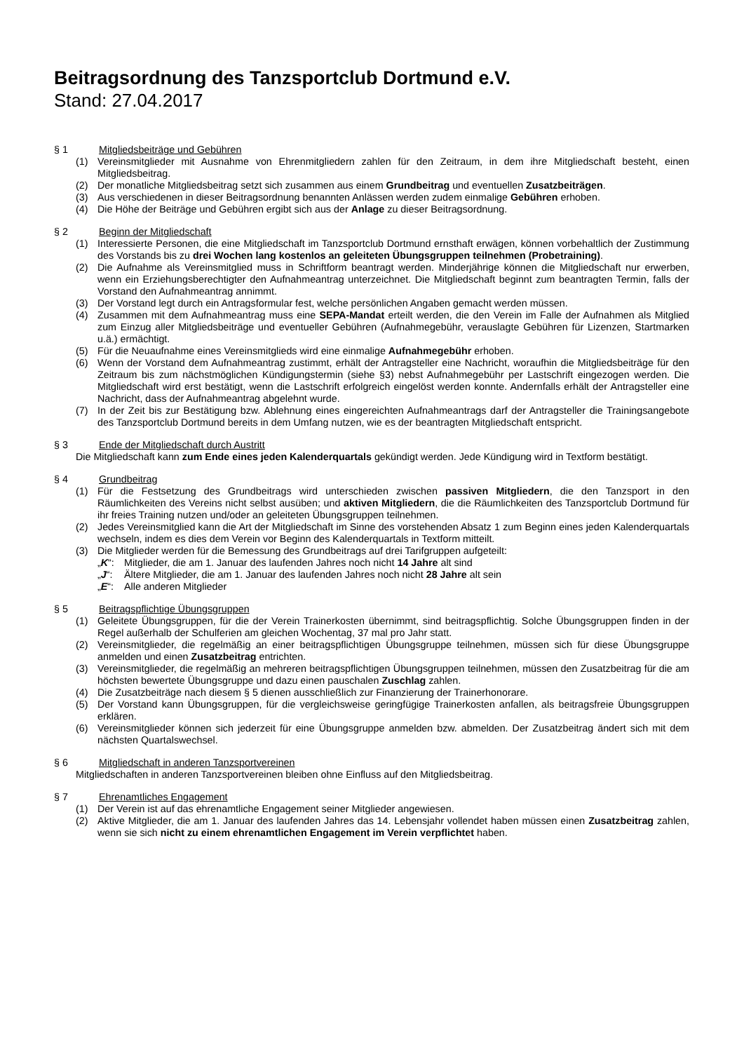Beitragsordnung des Tanzsportclub Dortmund e.V.
Stand: 27.04.2017
§ 1 Mitgliedsbeiträge und Gebühren
(1) Vereinsmitglieder mit Ausnahme von Ehrenmitgliedern zahlen für den Zeitraum, in dem ihre Mitgliedschaft besteht, einen Mitgliedsbeitrag.
(2) Der monatliche Mitgliedsbeitrag setzt sich zusammen aus einem Grundbeitrag und eventuellen Zusatzbeiträgen.
(3) Aus verschiedenen in dieser Beitragsordnung benannten Anlässen werden zudem einmalige Gebühren erhoben.
(4) Die Höhe der Beiträge und Gebühren ergibt sich aus der Anlage zu dieser Beitragsordnung.
§ 2 Beginn der Mitgliedschaft
(1) Interessierte Personen, die eine Mitgliedschaft im Tanzsportclub Dortmund ernsthaft erwägen, können vorbehaltlich der Zustimmung des Vorstands bis zu drei Wochen lang kostenlos an geleiteten Übungsgruppen teilnehmen (Probetraining).
(2) Die Aufnahme als Vereinsmitglied muss in Schriftform beantragt werden. Minderjährige können die Mitgliedschaft nur erwerben, wenn ein Erziehungsberechtigter den Aufnahmeantrag unterzeichnet. Die Mitgliedschaft beginnt zum beantragten Termin, falls der Vorstand den Aufnahmeantrag annimmt.
(3) Der Vorstand legt durch ein Antragsformular fest, welche persönlichen Angaben gemacht werden müssen.
(4) Zusammen mit dem Aufnahmeantrag muss eine SEPA-Mandat erteilt werden, die den Verein im Falle der Aufnahmen als Mitglied zum Einzug aller Mitgliedsbeiträge und eventueller Gebühren (Aufnahmegebühr, verauslagte Gebühren für Lizenzen, Startmarken u.ä.) ermächtigt.
(5) Für die Neuaufnahme eines Vereinsmitglieds wird eine einmalige Aufnahmegebühr erhoben.
(6) Wenn der Vorstand dem Aufnahmeantrag zustimmt, erhält der Antragsteller eine Nachricht, woraufhin die Mitgliedsbeiträge für den Zeitraum bis zum nächstmöglichen Kündigungstermin (siehe §3) nebst Aufnahmegebühr per Lastschrift eingezogen werden. Die Mitgliedschaft wird erst bestätigt, wenn die Lastschrift erfolgreich eingelöst werden konnte. Andernfalls erhält der Antragsteller eine Nachricht, dass der Aufnahmeantrag abgelehnt wurde.
(7) In der Zeit bis zur Bestätigung bzw. Ablehnung eines eingereichten Aufnahmeantrags darf der Antragsteller die Trainingsangebote des Tanzsportclub Dortmund bereits in dem Umfang nutzen, wie es der beantragten Mitgliedschaft entspricht.
§ 3 Ende der Mitgliedschaft durch Austritt
Die Mitgliedschaft kann zum Ende eines jeden Kalenderquartals gekündigt werden. Jede Kündigung wird in Textform bestätigt.
§ 4 Grundbeitrag
(1) Für die Festsetzung des Grundbeitrags wird unterschieden zwischen passiven Mitgliedern, die den Tanzsport in den Räumlichkeiten des Vereins nicht selbst ausüben; und aktiven Mitgliedern, die die Räumlichkeiten des Tanzsportclub Dortmund für ihr freies Training nutzen und/oder an geleiteten Übungsgruppen teilnehmen.
(2) Jedes Vereinsmitglied kann die Art der Mitgliedschaft im Sinne des vorstehenden Absatz 1 zum Beginn eines jeden Kalenderquartals wechseln, indem es dies dem Verein vor Beginn des Kalenderquartals in Textform mitteilt.
(3) Die Mitglieder werden für die Bemessung des Grundbeitrags auf drei Tarifgruppen aufgeteilt:
„K“: Mitglieder, die am 1. Januar des laufenden Jahres noch nicht 14 Jahre alt sind
„J“: Ältere Mitglieder, die am 1. Januar des laufenden Jahres noch nicht 28 Jahre alt sein
„E“: Alle anderen Mitglieder
§ 5 Beitragspflichtige Übungsgruppen
(1) Geleitete Übungsgruppen, für die der Verein Trainerkosten übernimmt, sind beitragspflichtig. Solche Übungsgruppen finden in der Regel außerhalb der Schulferien am gleichen Wochentag, 37 mal pro Jahr statt.
(2) Vereinsmitglieder, die regelmäßig an einer beitragspflichtigen Übungsgruppe teilnehmen, müssen sich für diese Übungsgruppe anmelden und einen Zusatzbeitrag entrichten.
(3) Vereinsmitglieder, die regelmäßig an mehreren beitragspflichtigen Übungsgruppen teilnehmen, müssen den Zusatzbeitrag für die am höchsten bewertete Übungsgruppe und dazu einen pauschalen Zuschlag zahlen.
(4) Die Zusatzbeiträge nach diesem § 5 dienen ausschließlich zur Finanzierung der Trainerhonorare.
(5) Der Vorstand kann Übungsgruppen, für die vergleichsweise geringfügige Trainerkosten anfallen, als beitragsfreie Übungsgruppen erklären.
(6) Vereinsmitglieder können sich jederzeit für eine Übungsgruppe anmelden bzw. abmelden. Der Zusatzbeitrag ändert sich mit dem nächsten Quartalswechsel.
§ 6 Mitgliedschaft in anderen Tanzsportvereinen
Mitgliedschaften in anderen Tanzsportvereinen bleiben ohne Einfluss auf den Mitgliedsbeitrag.
§ 7 Ehrenamtliches Engagement
(1) Der Verein ist auf das ehrenamtliche Engagement seiner Mitglieder angewiesen.
(2) Aktive Mitglieder, die am 1. Januar des laufenden Jahres das 14. Lebensjahr vollendet haben müssen einen Zusatzbeitrag zahlen, wenn sie sich nicht zu einem ehrenamtlichen Engagement im Verein verpflichtet haben.